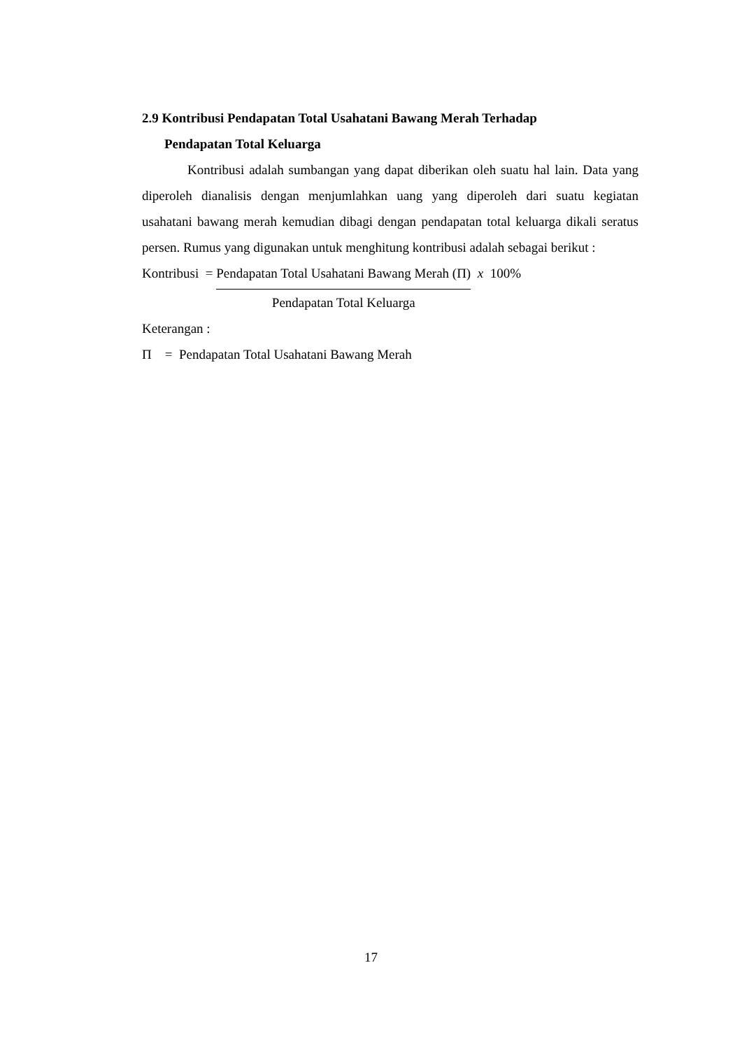2.9 Kontribusi Pendapatan Total Usahatani Bawang Merah Terhadap
Pendapatan Total Keluarga
Kontribusi adalah sumbangan yang dapat diberikan oleh suatu hal lain. Data yang diperoleh dianalisis dengan menjumlahkan uang yang diperoleh dari suatu kegiatan usahatani bawang merah kemudian dibagi dengan pendapatan total keluarga dikali seratus persen. Rumus yang digunakan untuk menghitung kontribusi adalah sebagai berikut :
Kontribusi = Pendapatan Total Usahatani Bawang Merah (Π)
Pendapatan Total Keluarga
x 100%
Keterangan :
Π = Pendapatan Total Usahatani Bawang Merah
17